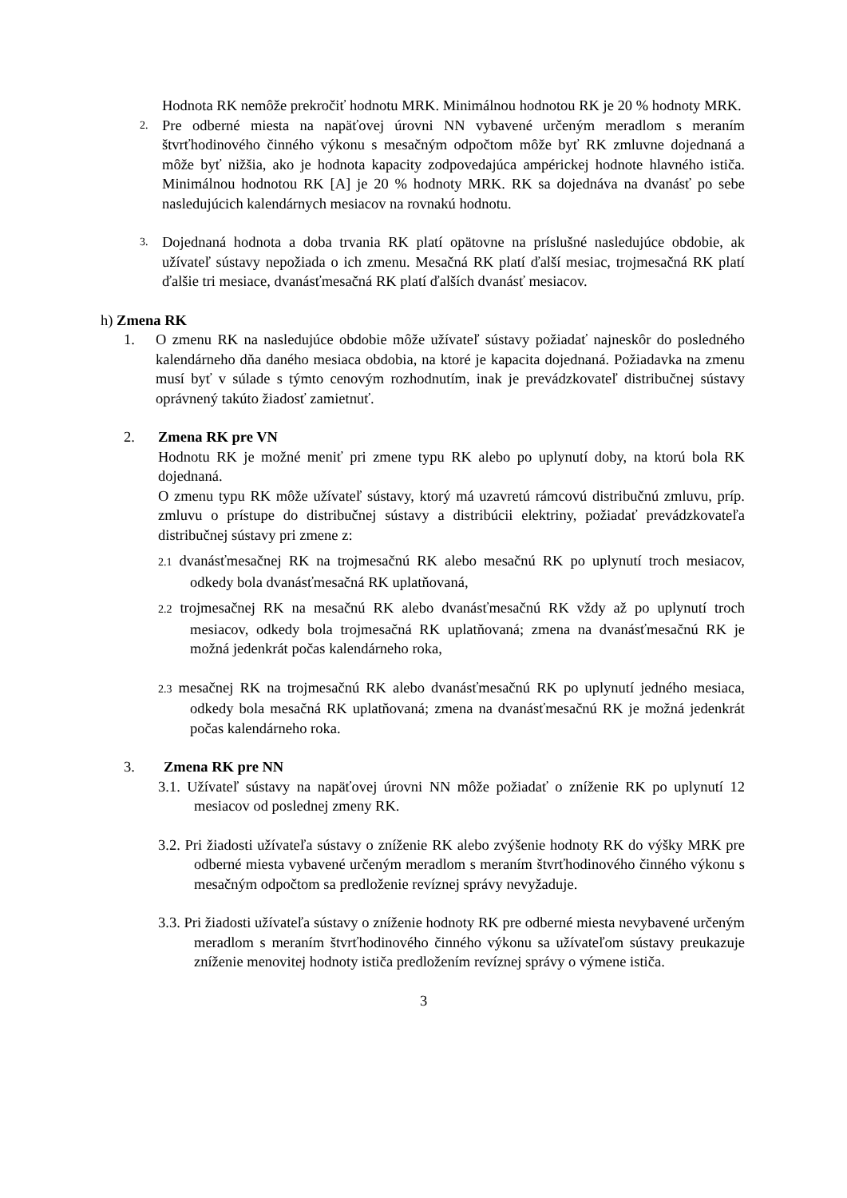Hodnota RK nemôže prekročiť hodnotu MRK. Minimálnou hodnotou RK je 20 % hodnoty MRK.
2.
Pre odberné miesta na napäťovej úrovni NN vybavené určeným meradlom s meraním štvrťhodinového činného výkonu s mesačným odpočtom môže byť RK zmluvne dojednaná a môže byť nižšia, ako je hodnota kapacity zodpovedajúca ampérickej hodnote hlavného ističa. Minimálnou hodnotou RK [A] je 20 % hodnoty MRK. RK sa dojednáva na dvanásť po sebe nasledujúcich kalendárnych mesiacov na rovnakú hodnotu.
3.
Dojednaná hodnota a doba trvania RK platí opätovne na príslušné nasledujúce obdobie, ak užívateľ sústavy nepožiada o ich zmenu. Mesačná RK platí ďalší mesiac, trojmesačná RK platí ďalšie tri mesiace, dvanásťmesačná RK platí ďalších dvanásť mesiacov.
h) Zmena RK
1. O zmenu RK na nasledujúce obdobie môže užívateľ sústavy požiadať najneskôr do posledného kalendárneho dňa daného mesiaca obdobia, na ktoré je kapacita dojednaná. Požiadavka na zmenu musí byť v súlade s týmto cenovým rozhodnutím, inak je prevádzkovateľ distribučnej sústavy oprávnený takúto žiadosť zamietnuť.
2. Zmena RK pre VN
Hodnotu RK je možné meniť pri zmene typu RK alebo po uplynutí doby, na ktorú bola RK dojednaná.
O zmenu typu RK môže užívateľ sústavy, ktorý má uzavretú rámcovú distribučnú zmluvu, príp. zmluvu o prístupe do distribučnej sústavy a distribúcii elektriny, požiadať prevádzkovateľa distribučnej sústavy pri zmene z:
2.1 dvanásťmesačnej RK na trojmesačnú RK alebo mesačnú RK po uplynutí troch mesiacov, odkedy bola dvanásťmesačná RK uplatňovaná,
2.2 trojmesačnej RK na mesačnú RK alebo dvanásťmesačnú RK vždy až po uplynutí troch mesiacov, odkedy bola trojmesačná RK uplatňovaná; zmena na dvanásťmesačnú RK je možná jedenkrát počas kalendárneho roka,
2.3 mesačnej RK na trojmesačnú RK alebo dvanásťmesačnú RK po uplynutí jedného mesiaca, odkedy bola mesačná RK uplatňovaná; zmena na dvanásťmesačnú RK je možná jedenkrát počas kalendárneho roka.
3. Zmena RK pre NN
3.1. Užívateľ sústavy na napäťovej úrovni NN môže požiadať o zníženie RK po uplynutí 12 mesiacov od poslednej zmeny RK.
3.2. Pri žiadosti užívateľa sústavy o zníženie RK alebo zvýšenie hodnoty RK do výšky MRK pre odberné miesta vybavené určeným meradlom s meraním štvrťhodinového činného výkonu s mesačným odpočtom sa predloženie revíznej správy nevyžaduje.
3.3. Pri žiadosti užívateľa sústavy o zníženie hodnoty RK pre odberné miesta nevybavené určeným meradlom s meraním štvrťhodinového činného výkonu sa užívateľom sústavy preukazuje zníženie menovitej hodnoty ističa predložením revíznej správy o výmene ističa.
3